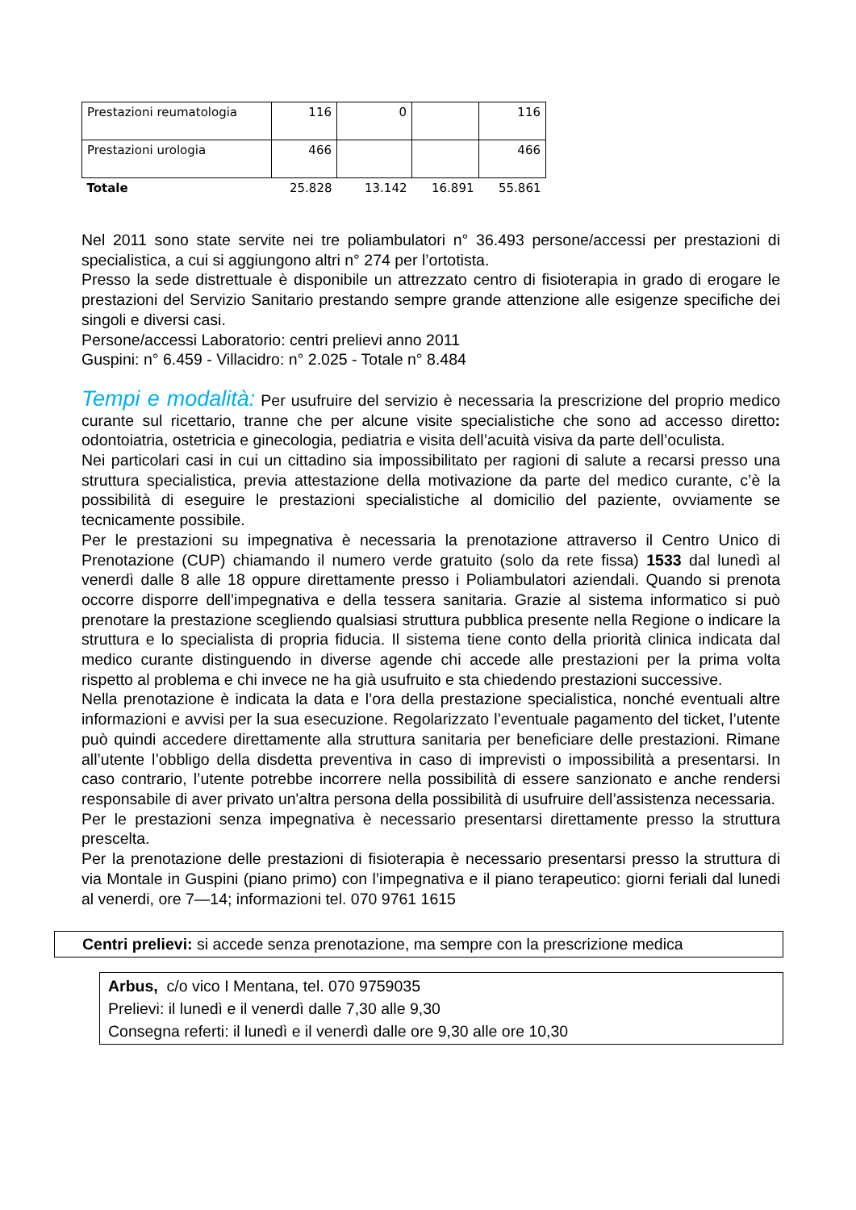| Prestazioni reumatologia | 116 | 0 | | 116 |
| Prestazioni urologia | 466 | | | 466 |
| Totale | 25.828 | 13.142 | 16.891 | 55.861 |
Nel 2011 sono state servite nei tre poliambulatori n° 36.493 persone/accessi per prestazioni di specialistica, a cui si aggiungono altri n° 274 per l’ortotista.
Presso la sede distrettuale è disponibile un attrezzato centro di fisioterapia in grado di erogare le prestazioni del Servizio Sanitario prestando sempre grande attenzione alle esigenze specifiche dei singoli e diversi casi.
Persone/accessi Laboratorio: centri prelievi anno 2011
Guspini: n° 6.459 - Villacidro: n° 2.025 - Totale n° 8.484
Tempi e modalità: Per usufruire del servizio è necessaria la prescrizione del proprio medico curante sul ricettario, tranne che per alcune visite specialistiche che sono ad accesso diretto: odontoiatria, ostetricia e ginecologia, pediatria e visita dell’acuità visiva da parte dell’oculista.
Nei particolari casi in cui un cittadino sia impossibilitato per ragioni di salute a recarsi presso una struttura specialistica, previa attestazione della motivazione da parte del medico curante, c’è la possibilità di eseguire le prestazioni specialistiche al domicilio del paziente, ovviamente se tecnicamente possibile.
Per le prestazioni su impegnativa è necessaria la prenotazione attraverso il Centro Unico di Prenotazione (CUP) chiamando il numero verde gratuito (solo da rete fissa) 1533 dal lunedì al venerdì dalle 8 alle 18 oppure direttamente presso i Poliambulatori aziendali. Quando si prenota occorre disporre dell’impegnativa e della tessera sanitaria. Grazie al sistema informatico si può prenotare la prestazione scegliendo qualsiasi struttura pubblica presente nella Regione o indicare la struttura e lo specialista di propria fiducia. Il sistema tiene conto della priorità clinica indicata dal medico curante distinguendo in diverse agende chi accede alle prestazioni per la prima volta rispetto al problema e chi invece ne ha già usufruito e sta chiedendo prestazioni successive.
Nella prenotazione è indicata la data e l’ora della prestazione specialistica, nonché eventuali altre informazioni e avvisi per la sua esecuzione. Regolarizzato l’eventuale pagamento del ticket, l’utente può quindi accedere direttamente alla struttura sanitaria per beneficiare delle prestazioni. Rimane all’utente l’obbligo della disdetta preventiva in caso di imprevisti o impossibilità a presentarsi. In caso contrario, l’utente potrebbe incorrere nella possibilità di essere sanzionato e anche rendersi responsabile di aver privato un'altra persona della possibilità di usufruire dell’assistenza necessaria.
Per le prestazioni senza impegnativa è necessario presentarsi direttamente presso la struttura prescelta.
Per la prenotazione delle prestazioni di fisioterapia è necessario presentarsi presso la struttura di via Montale in Guspini (piano primo) con l’impegnativa e il piano terapeutico: giorni feriali dal lunedi al venerdi, ore 7—14; informazioni tel. 070 9761 1615
Centri prelievi: si accede senza prenotazione, ma sempre con la prescrizione medica
Arbus, c/o vico I Mentana, tel. 070 9759035
Prelievi: il lunedì e il venerdì dalle 7,30 alle 9,30
Consegna referti: il lunedì e il venerdì dalle ore 9,30 alle ore 10,30